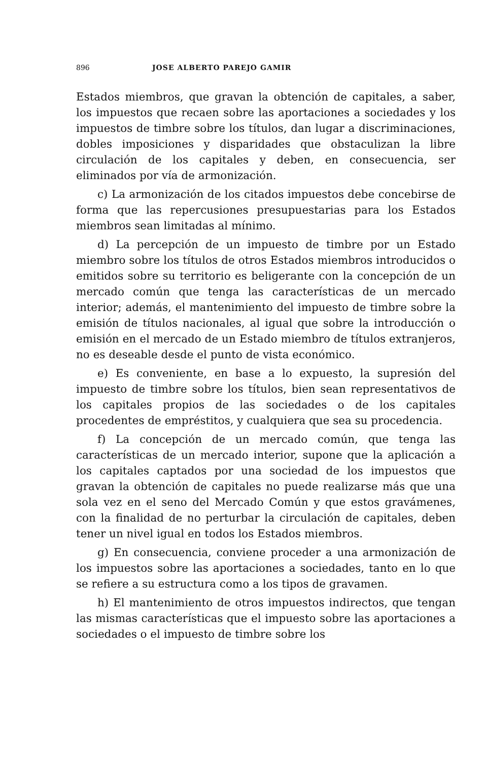896 JOSE ALBERTO PAREJO GAMIR
Estados miembros, que gravan la obtención de capitales, a saber, los impuestos que recaen sobre las aportaciones a sociedades y los impuestos de timbre sobre los títulos, dan lugar a discriminaciones, dobles imposiciones y disparidades que obstaculizan la libre circulación de los capitales y deben, en consecuencia, ser eliminados por vía de armonización.
c) La armonización de los citados impuestos debe concebirse de forma que las repercusiones presupuestarias para los Estados miembros sean limitadas al mínimo.
d) La percepción de un impuesto de timbre por un Estado miembro sobre los títulos de otros Estados miembros introducidos o emitidos sobre su territorio es beligerante con la concepción de un mercado común que tenga las características de un mercado interior; además, el mantenimiento del impuesto de timbre sobre la emisión de títulos nacionales, al igual que sobre la introducción o emisión en el mercado de un Estado miembro de títulos extranjeros, no es deseable desde el punto de vista económico.
e) Es conveniente, en base a lo expuesto, la supresión del impuesto de timbre sobre los títulos, bien sean representativos de los capitales propios de las sociedades o de los capitales procedentes de empréstitos, y cualquiera que sea su procedencia.
f) La concepción de un mercado común, que tenga las características de un mercado interior, supone que la aplicación a los capitales captados por una sociedad de los impuestos que gravan la obtención de capitales no puede realizarse más que una sola vez en el seno del Mercado Común y que estos gravámenes, con la finalidad de no perturbar la circulación de capitales, deben tener un nivel igual en todos los Estados miembros.
g) En consecuencia, conviene proceder a una armonización de los impuestos sobre las aportaciones a sociedades, tanto en lo que se refiere a su estructura como a los tipos de gravamen.
h) El mantenimiento de otros impuestos indirectos, que tengan las mismas características que el impuesto sobre las aportaciones a sociedades o el impuesto de timbre sobre los